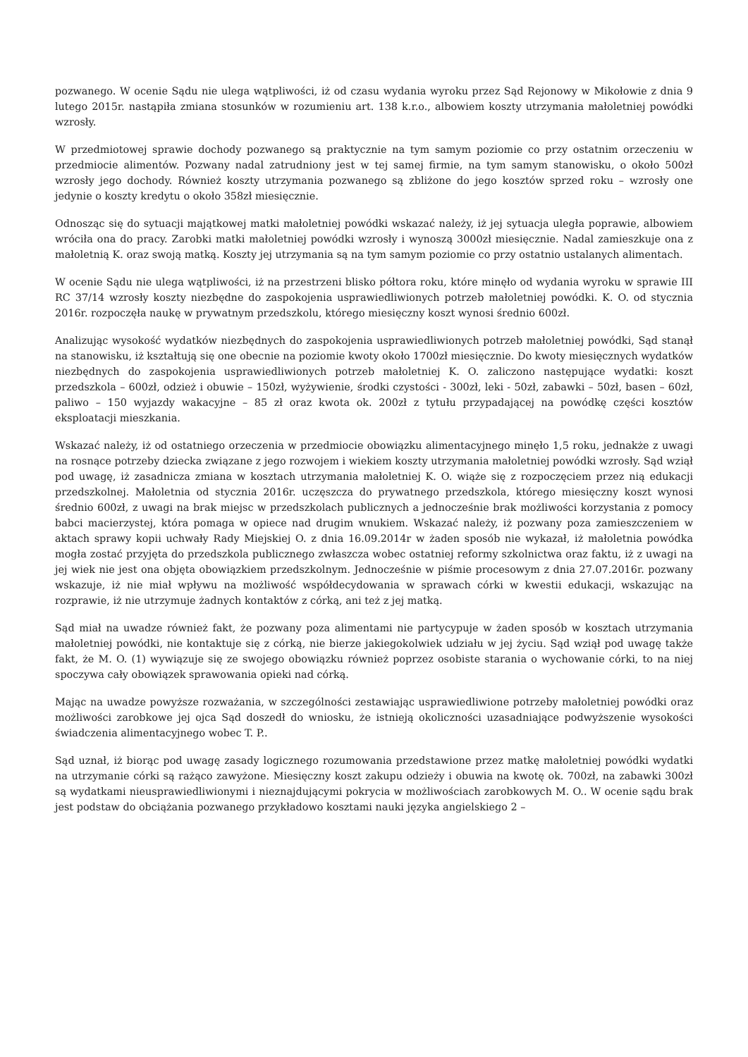pozwanego. W ocenie Sądu nie ulega wątpliwości, iż od czasu wydania wyroku przez Sąd Rejonowy w Mikołowie z dnia 9 lutego 2015r. nastąpiła zmiana stosunków w rozumieniu art. 138 k.r.o., albowiem koszty utrzymania małoletniej powódki wzrosły.
W przedmiotowej sprawie dochody pozwanego są praktycznie na tym samym poziomie co przy ostatnim orzeczeniu w przedmiocie alimentów. Pozwany nadal zatrudniony jest w tej samej firmie, na tym samym stanowisku, o około 500zł wzrosły jego dochody. Również koszty utrzymania pozwanego są zbliżone do jego kosztów sprzed roku – wzrosły one jedynie o koszty kredytu o około 358zł miesięcznie.
Odnosząc się do sytuacji majątkowej matki małoletniej powódki wskazać należy, iż jej sytuacja uległa poprawie, albowiem wróciła ona do pracy. Zarobki matki małoletniej powódki wzrosły i wynoszą 3000zł miesięcznie. Nadal zamieszkuje ona z małoletnią K. oraz swoją matką. Koszty jej utrzymania są na tym samym poziomie co przy ostatnio ustalanych alimentach.
W ocenie Sądu nie ulega wątpliwości, iż na przestrzeni blisko półtora roku, które minęło od wydania wyroku w sprawie III RC 37/14 wzrosły koszty niezbędne do zaspokojenia usprawiedliwionych potrzeb małoletniej powódki. K. O. od stycznia 2016r. rozpoczęła naukę w prywatnym przedszkolu, którego miesięczny koszt wynosi średnio 600zł.
Analizując wysokość wydatków niezbędnych do zaspokojenia usprawiedliwionych potrzeb małoletniej powódki, Sąd stanął na stanowisku, iż kształtują się one obecnie na poziomie kwoty około 1700zł miesięcznie. Do kwoty miesięcznych wydatków niezbędnych do zaspokojenia usprawiedliwionych potrzeb małoletniej K. O. zaliczono następujące wydatki: koszt przedszkola – 600zł, odzież i obuwie – 150zł, wyżywienie, środki czystości - 300zł, leki - 50zł, zabawki – 50zł, basen – 60zł, paliwo – 150 wyjazdy wakacyjne – 85 zł oraz kwota ok. 200zł z tytułu przypadającej na powódkę części kosztów eksploatacji mieszkania.
Wskazać należy, iż od ostatniego orzeczenia w przedmiocie obowiązku alimentacyjnego minęło 1,5 roku, jednakże z uwagi na rosnące potrzeby dziecka związane z jego rozwojem i wiekiem koszty utrzymania małoletniej powódki wzrosły. Sąd wziął pod uwagę, iż zasadnicza zmiana w kosztach utrzymania małoletniej K. O. wiąże się z rozpoczęciem przez nią edukacji przedszkolnej. Małoletnia od stycznia 2016r. uczęszcza do prywatnego przedszkola, którego miesięczny koszt wynosi średnio 600zł, z uwagi na brak miejsc w przedszkolach publicznych a jednocześnie brak możliwości korzystania z pomocy babci macierzystej, która pomaga w opiece nad drugim wnukiem. Wskazać należy, iż pozwany poza zamieszczeniem w aktach sprawy kopii uchwały Rady Miejskiej O. z dnia 16.09.2014r w żaden sposób nie wykazał, iż małoletnia powódka mogła zostać przyjęta do przedszkola publicznego zwłaszcza wobec ostatniej reformy szkolnictwa oraz faktu, iż z uwagi na jej wiek nie jest ona objęta obowiązkiem przedszkolnym. Jednocześnie w piśmie procesowym z dnia 27.07.2016r. pozwany wskazuje, iż nie miał wpływu na możliwość współdecydowania w sprawach córki w kwestii edukacji, wskazując na rozprawie, iż nie utrzymuje żadnych kontaktów z córką, ani też z jej matką.
Sąd miał na uwadze również fakt, że pozwany poza alimentami nie partycypuje w żaden sposób w kosztach utrzymania małoletniej powódki, nie kontaktuje się z córką, nie bierze jakiegokolwiek udziału w jej życiu. Sąd wziął pod uwagę także fakt, że M. O. (1) wywiązuje się ze swojego obowiązku również poprzez osobiste starania o wychowanie córki, to na niej spoczywa cały obowiązek sprawowania opieki nad córką.
Mając na uwadze powyższe rozważania, w szczególności zestawiając usprawiedliwione potrzeby małoletniej powódki oraz możliwości zarobkowe jej ojca Sąd doszedł do wniosku, że istnieją okoliczności uzasadniające podwyższenie wysokości świadczenia alimentacyjnego wobec T. P..
Sąd uznał, iż biorąc pod uwagę zasady logicznego rozumowania przedstawione przez matkę małoletniej powódki wydatki na utrzymanie córki są rażąco zawyżone. Miesięczny koszt zakupu odzieży i obuwia na kwotę ok. 700zł, na zabawki 300zł są wydatkami nieusprawiedliwionymi i nieznajdującymi pokrycia w możliwościach zarobkowych M. O.. W ocenie sądu brak jest podstaw do obciążania pozwanego przykładowo kosztami nauki języka angielskiego 2 –